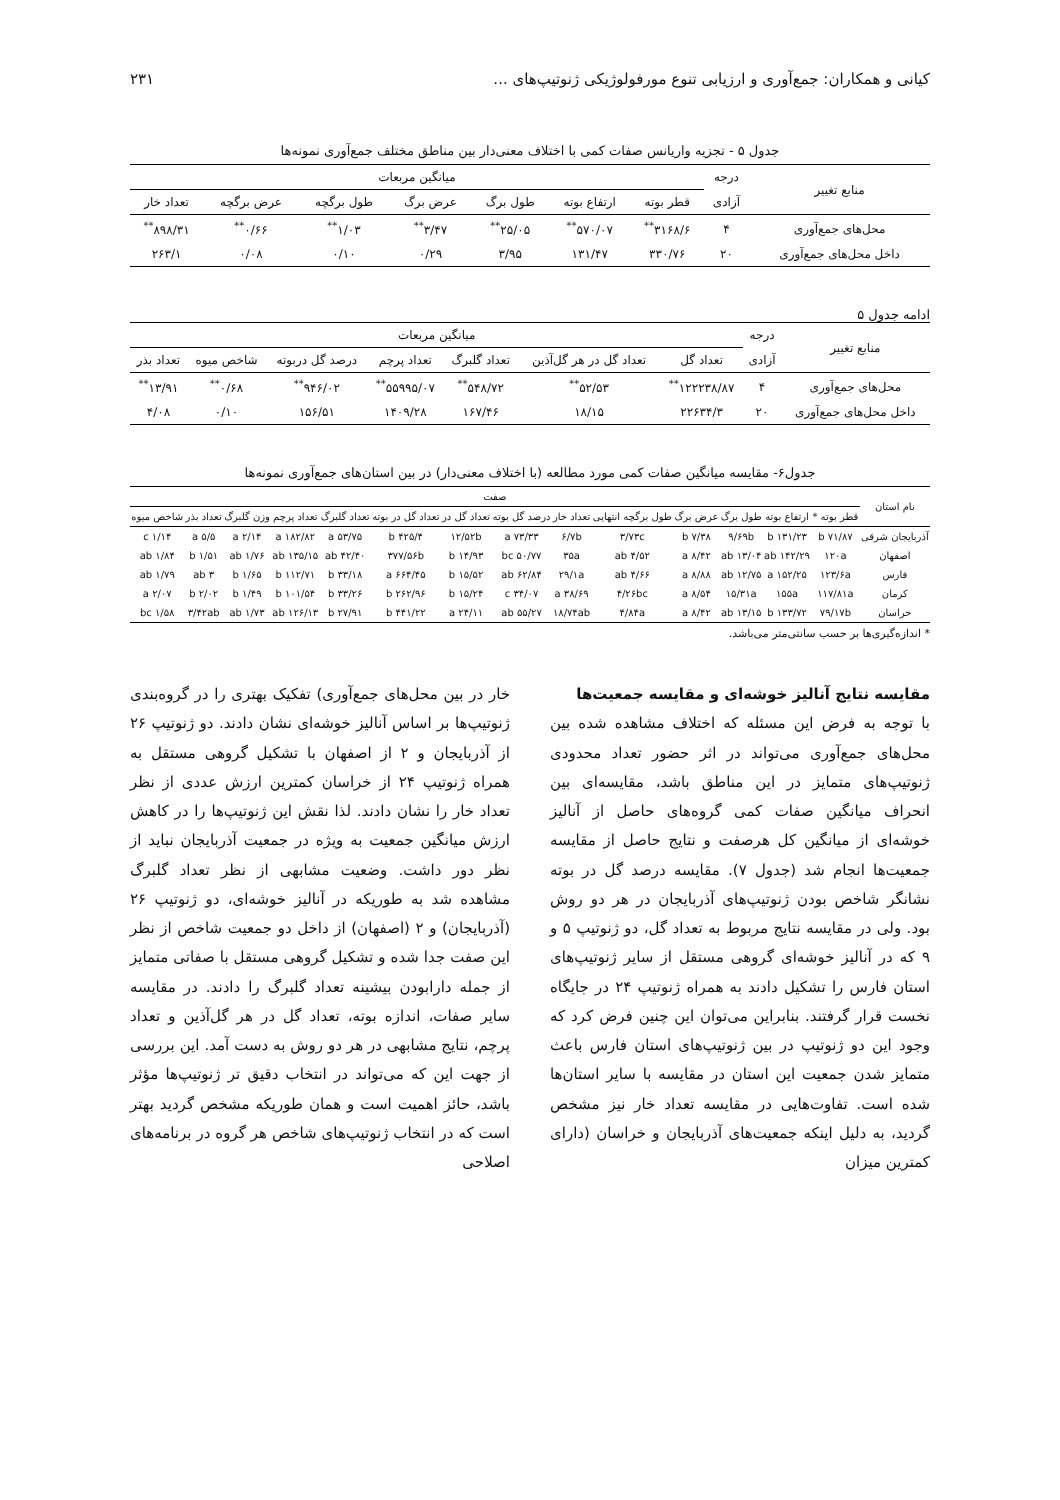کیانی و همکاران: جمع‌آوری و ارزیابی تنوع مورفولوژیکی ژنوتیپ‌های ... ۲۳۱
جدول ۵ - تجزیه واریانس صفات کمی با اختلاف معنی‌دار بین مناطق مختلف جمع‌آوری نمونه‌ها
| منابع تغییر | درجه | میانگین مربعات | | | | | | |
| --- | --- | --- | --- | --- | --- | --- | --- | --- |
| | آزادی | قطر بوته | ارتفاع بوته | طول برگ | عرض برگ | طول برگچه | عرض برگچه | تعداد خار |
| محل‌های جمع‌آوری | ۴ | ۳۱۶۸/۶<sup>**</sup> | ۵۷۰/۰۷<sup>**</sup> | ۲۵/۰۵<sup>**</sup> | ۳/۴۷<sup>**</sup> | ۱/۰۳<sup>**</sup> | ۰/۶۶<sup>**</sup> | ۸۹۸/۳۱<sup>**</sup> |
| داخل محل‌های جمع‌آوری | ۲۰ | ۳۳۰/۷۶ | ۱۳۱/۴۷ | ۳/۹۵ | ۰/۲۹ | ۰/۱۰ | ۰/۰۸ | ۲۶۳/۱ |
ادامه جدول ۵
| منابع تغییر | درجه | میانگین مربعات | | | | | | |
| --- | --- | --- | --- | --- | --- | --- | --- | --- |
| | آزادی | تعداد گل | تعداد گل در هر گل‌آذین | تعداد گلبرگ | تعداد پرچم | درصد گل دربوته | شاخص میوه | تعداد بذر |
| محل‌های جمع‌آوری | ۴ | ۱۲۲۲۳۸/۸۷<sup>**</sup> | ۵۲/۵۳<sup>**</sup> | ۵۴۸/۷۲<sup>**</sup> | ۵۵۹۹۵/۰۷<sup>**</sup> | ۹۴۶/۰۲<sup>**</sup> | ۰/۶۸<sup>**</sup> | ۱۳/۹۱<sup>**</sup> |
| داخل محل‌های جمع‌آوری | ۲۰ | ۲۲۶۳۴/۳ | ۱۸/۱۵ | ۱۶۷/۴۶ | ۱۴۰۹/۲۸ | ۱۵۶/۵۱ | ۰/۱۰ | ۴/۰۸ |
جدول۶- مقایسه میانگین صفات کمی مورد مطالعه (با اختلاف معنی‌دار) در بین استان‌های جمع‌آوری نمونه‌ها
| نام استان | صفت | | | | | | | | | | | | | |
| --- | --- | --- | --- | --- | --- | --- | --- | --- | --- | --- | --- | --- | --- | --- |
| | قطر بوته * | ارتفاع بوته | طول برگ | عرض برگ | طول برگچه انتهایی | تعداد خار | درصد گل بوته | تعداد گل در | تعداد گل در بوته | تعداد گلبرگ | تعداد پرچم | وزن گلبرگ | تعداد بذر | شاخص میوه |
| آذربایجان شرقی | ۷۱/۸۷ b | ۱۳۱/۲۳ b | ۹/۶۹b | ۷/۳۸ b | ۳/۷۳c | ۶/۷b | ۷۳/۳۳ a | ۱۲/۵۲b | ۴۲۵/۴ b | ۵۳/۷۵ a | ۱۸۲/۸۲ a | ۲/۱۴ a | ۵/۵ a | ۱/۱۴ c |
| اصفهان | ۱۲۰a | ۱۴۲/۲۹ ab | ۱۳/۰۴ ab | ۸/۴۲ a | ۴/۵۲ ab | ۳۵a | ۵۰/۷۷ bc | ۱۴/۹۳ b | ۳۷۷/۵۶b | ۴۲/۴۰ ab | ۱۳۵/۱۵ ab | ۱/۷۶ ab | ۱/۵۱ b | ۱/۸۴ ab |
| فارس | ۱۲۳/۶a | ۱۵۲/۲۵ a | ۱۲/۷۵ ab | ۸/۸۸ a | ۴/۶۶ ab | ۲۹/۱a | ۶۲/۸۴ ab | ۱۵/۵۲ b | ۶۶۴/۴۵ a | ۳۳/۱۸ b | ۱۱۲/۷۱ b | ۱/۶۵ b | ۳ ab | ۱/۷۹ ab |
| کرمان | ۱۱۷/۸۱a | ۱۵۵a | ۱۵/۳۱a | ۸/۵۴ a | ۴/۲۶bc | ۳۸/۶۹ a | ۳۴/۰۷ c | ۱۵/۲۴ b | ۲۶۲/۹۶ b | ۳۳/۲۶ b | ۱۰۱/۵۴ b | ۱/۴۹ b | ۲/۰۲ b | ۲/۰۷ a |
| خراسان | ۷۹/۱۷b | ۱۳۳/۷۲ b | ۱۳/۱۵ ab | ۸/۴۲ a | ۴/۸۴a | ۱۸/۷۴ab | ۵۵/۲۷ ab | ۲۴/۱۱ a | ۴۴۱/۲۲ b | ۲۷/۹۱ b | ۱۲۶/۱۳ ab | ۱/۷۳ ab | ۳/۴۲ab | ۱/۵۸ bc |
* اندازه‌گیری‌ها بر حسب سانتی‌متر می‌باشد.
مقایسه نتایج آنالیز خوشه‌ای و مقایسه جمعیت‌ها
با توجه به فرض این مسئله که اختلاف مشاهده شده بین محل‌های جمع‌آوری می‌تواند در اثر حضور تعداد محدودی ژنوتیپ‌های متمایز در این مناطق باشد، مقایسه‌ای بین انحراف میانگین صفات کمی گروه‌های حاصل از آنالیز خوشه‌ای از میانگین کل هرصفت و نتایج حاصل از مقایسه جمعیت‌ها انجام شد (جدول ۷). مقایسه درصد گل در بوته نشانگر شاخص بودن ژنوتیپ‌های آذربایجان در هر دو روش بود. ولی در مقایسه نتایج مربوط به تعداد گل، دو ژنوتیپ ۵ و ۹ که در آنالیز خوشه‌ای گروهی مستقل از سایر ژنوتیپ‌های استان فارس را تشکیل دادند به همراه ژنوتیپ ۲۴ در جایگاه نخست قرار گرفتند. بنابراین می‌توان این چنین فرض کرد که وجود این دو ژنوتیپ در بین ژنوتیپ‌های استان فارس باعث متمایز شدن جمعیت این استان در مقایسه با سایر استان‌ها شده است. تفاوت‌هایی در مقایسه تعداد خار نیز مشخص گردید، به دلیل اینکه جمعیت‌های آذربایجان و خراسان (دارای کمترین میزان
خار در بین محل‌های جمع‌آوری) تفکیک بهتری را در گروه‌بندی ژنوتیپ‌ها بر اساس آنالیز خوشه‌ای نشان دادند. دو ژنوتیپ ۲۶ از آذربایجان و ۲ از اصفهان با تشکیل گروهی مستقل به همراه ژنوتیپ ۲۴ از خراسان کمترین ارزش عددی از نظر تعداد خار را نشان دادند. لذا نقش این ژنوتیپ‌ها را در کاهش ارزش میانگین جمعیت به ویژه در جمعیت آذربایجان نباید از نظر دور داشت. وضعیت مشابهی از نظر تعداد گلبرگ مشاهده شد به طوریکه در آنالیز خوشه‌ای، دو ژنوتیپ ۲۶ (آذربایجان) و ۲ (اصفهان) از داخل دو جمعیت شاخص از نظر این صفت جدا شده و تشکیل گروهی مستقل با صفاتی متمایز از جمله دارابودن بیشینه تعداد گلبرگ را دادند. در مقایسه سایر صفات، اندازه بوته، تعداد گل در هر گل‌آذین و تعداد پرچم، نتایج مشابهی در هر دو روش به دست آمد. این بررسی از جهت این که می‌تواند در انتخاب دقیق تر ژنوتیپ‌ها مؤثر باشد، حائز اهمیت است و همان طوریکه مشخص گردید بهتر است که در انتخاب ژنوتیپ‌های شاخص هر گروه در برنامه‌های اصلاحی